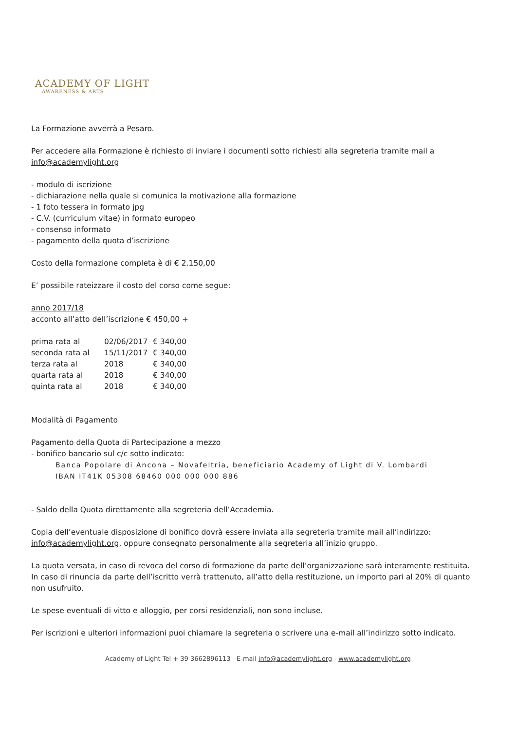ACADEMY OF LIGHT
AWARENESS & ARTS
La Formazione avverrà a Pesaro.
Per accedere alla Formazione è richiesto di inviare i documenti sotto richiesti alla segreteria tramite mail a info@academylight.org
- modulo di iscrizione
- dichiarazione nella quale si comunica la motivazione alla formazione
- 1 foto tessera in formato jpg
- C.V. (curriculum vitae) in formato europeo
- consenso informato
- pagamento della quota d’iscrizione
Costo della formazione completa è di € 2.150,00
E’ possibile rateizzare il costo del corso come segue:
anno 2017/18
acconto all’atto dell’iscrizione € 450,00 +
| prima rata al | 02/06/2017 | € 340,00 |
| seconda rata al | 15/11/2017 | € 340,00 |
| terza rata al | 2018 | € 340,00 |
| quarta rata al | 2018 | € 340,00 |
| quinta rata al | 2018 | € 340,00 |
Modalità di Pagamento
Pagamento della Quota di Partecipazione a mezzo
- bonifico bancario sul c/c sotto indicato:
Banca Popolare di Ancona – Novafeltria, beneficiario Academy of Light di V. Lombardi
IBAN IT41K 05308 68460 000 000 000 886
- Saldo della Quota direttamente alla segreteria dell’Accademia.
Copia dell’eventuale disposizione di bonifico dovrà essere inviata alla segreteria tramite mail all’indirizzo: info@academylight.org, oppure consegnato personalmente alla segreteria all’inizio gruppo.
La quota versata, in caso di revoca del corso di formazione da parte dell’organizzazione sarà interamente restituita.
In caso di rinuncia da parte dell’iscritto verrà trattenuto, all’atto della restituzione, un importo pari al 20% di quanto non usufruito.
Le spese eventuali di vitto e alloggio, per corsi residenziali, non sono incluse.
Per iscrizioni e ulteriori informazioni puoi chiamare la segreteria o scrivere una e-mail all’indirizzo sotto indicato.
Academy of Light Tel + 39 3662896113 E-mail info@academylight.org - www.academylight.org